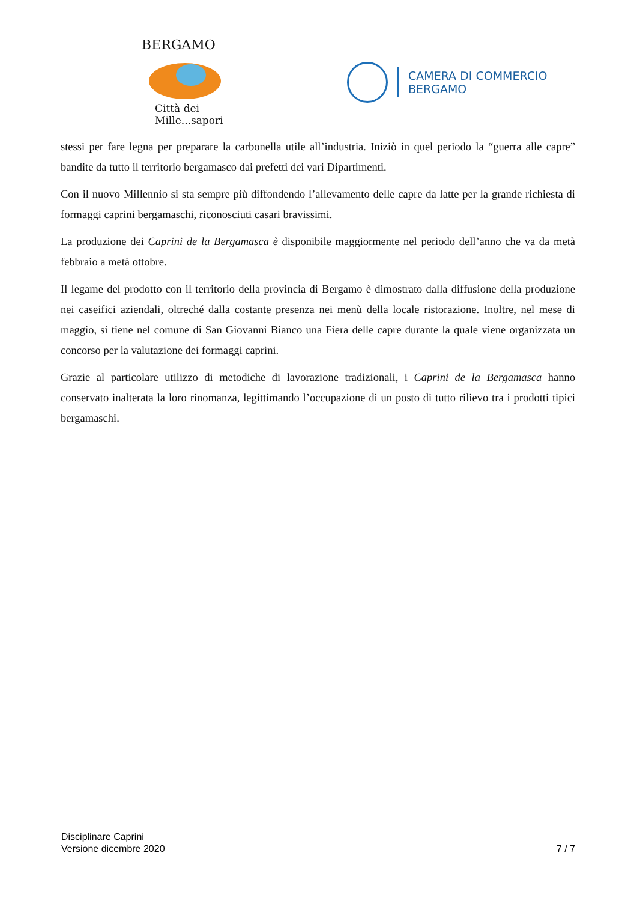BERGAMO
Città dei Mille...sapori
CAMERA DI COMMERCIO
BERGAMO
stessi per fare legna per preparare la carbonella utile all’industria. Iniziò in quel periodo la “guerra alle capre” bandite da tutto il territorio bergamasco dai prefetti dei vari Dipartimenti.
Con il nuovo Millennio si sta sempre più diffondendo l’allevamento delle capre da latte per la grande richiesta di formaggi caprini bergamaschi, riconosciuti casari bravissimi.
La produzione dei Caprini de la Bergamasca è disponibile maggiormente nel periodo dell’anno che va da metà febbraio a metà ottobre.
Il legame del prodotto con il territorio della provincia di Bergamo è dimostrato dalla diffusione della produzione nei caseifici aziendali, oltreché dalla costante presenza nei menù della locale ristorazione. Inoltre, nel mese di maggio, si tiene nel comune di San Giovanni Bianco una Fiera delle capre durante la quale viene organizzata un concorso per la valutazione dei formaggi caprini.
Grazie al particolare utilizzo di metodiche di lavorazione tradizionali, i Caprini de la Bergamasca hanno conservato inalterata la loro rinomanza, legittimando l’occupazione di un posto di tutto rilievo tra i prodotti tipici bergamaschi.
Disciplinare Caprini
Versione dicembre 2020 7 / 7